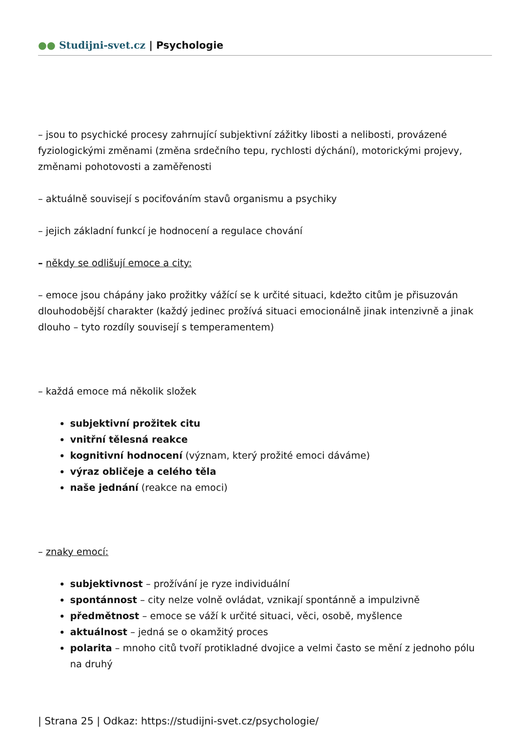●● Studijni-svet.cz | Psychologie
– jsou to psychické procesy zahrnující subjektivní zážitky libosti a nelibosti, provázené fyziologickými změnami (změna srdečního tepu, rychlosti dýchání), motorickými projevy, změnami pohotovosti a zaměřenosti
– aktuálně souvisejí s pociťováním stavů organismu a psychiky
– jejich základní funkcí je hodnocení a regulace chování
– někdy se odlišují emoce a city:
– emoce jsou chápány jako prožitky vážící se k určité situaci, kdežto citům je přisuzován dlouhodobější charakter (každý jedinec prožívá situaci emocionálně jinak intenzivně a jinak dlouho – tyto rozdíly souvisejí s temperamentem)
– každá emoce má několik složek
subjektivní prožitek citu
vnitřní tělesná reakce
kognitivní hodnocení (význam, který prožité emoci dáváme)
výraz obličeje a celého těla
naše jednání (reakce na emoci)
– znaky emocí:
subjektivnost – prožívání je ryze individuální
spontánnost – city nelze volně ovládat, vznikají spontánně a impulzivně
předmětnost – emoce se váží k určité situaci, věci, osobě, myšlence
aktuálnost – jedná se o okamžitý proces
polarita – mnoho citů tvoří protikladné dvojice a velmi často se mění z jednoho pólu na druhý
| Strana 25 | Odkaz: https://studijni-svet.cz/psychologie/